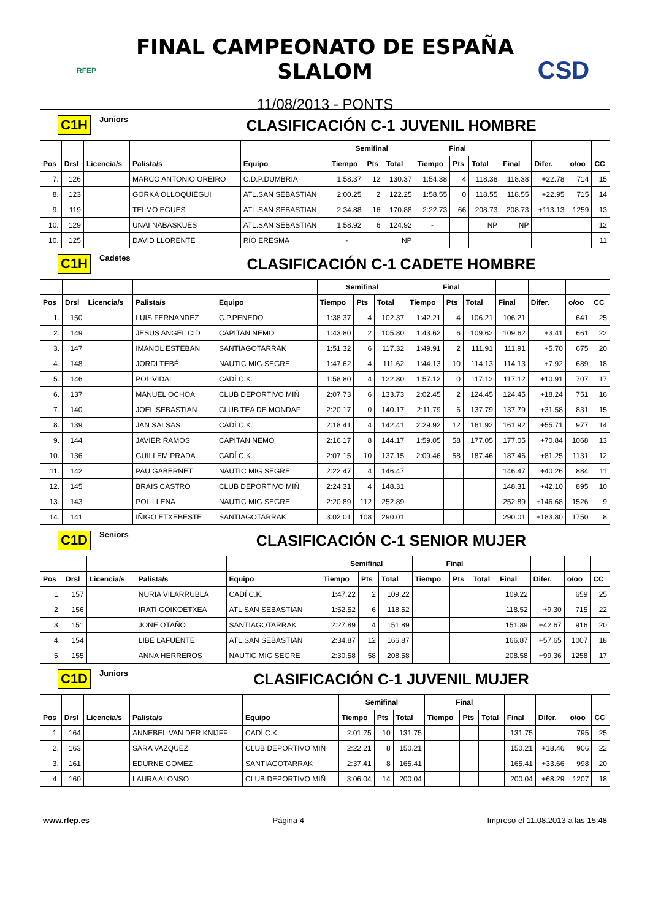RFEP
FINAL CAMPEONATO DE ESPAÑA SLALOM
11/08/2013 - PONTS
CSD
C1H Juniors CLASIFICACIÓN C-1 JUVENIL HOMBRE
| | | | | | Semifinal | | | Final | | | | | | |
| --- | --- | --- | --- | --- | --- | --- | --- | --- | --- | --- | --- | --- | --- | --- |
| Pos | Drsl | Licencia/s | Palista/s | Equipo | Tiempo | Pts | Total | Tiempo | Pts | Total | Final | Difer. | o/oo | CC |
| 7. | 126 | | MARCO ANTONIO OREIRO | C.D.P.DUMBRIA | 1:58.37 | 12 | 130.37 | 1:54.38 | 4 | 118.38 | 118.38 | +22.78 | 714 | 15 |
| 8. | 123 | | GORKA OLLOQUIEGUI | ATL.SAN SEBASTIAN | 2:00.25 | 2 | 122.25 | 1:58.55 | 0 | 118.55 | 118.55 | +22.95 | 715 | 14 |
| 9. | 119 | | TELMO EGUES | ATL.SAN SEBASTIAN | 2:34.88 | 16 | 170.88 | 2:22.73 | 66 | 208.73 | 208.73 | +113.13 | 1259 | 13 |
| 10. | 129 | | UNAI NABASKUES | ATL.SAN SEBASTIAN | 1:58.92 | 6 | 124.92 | - | | NP | NP | | | 12 |
| 10. | 125 | | DAVID LLORENTE | RÍO ERESMA | - | | NP | | | | | | | 11 |
C1H Cadetes CLASIFICACIÓN C-1 CADETE HOMBRE
| | | | | | Semifinal | | | Final | | | | | | |
| --- | --- | --- | --- | --- | --- | --- | --- | --- | --- | --- | --- | --- | --- | --- |
| Pos | Drsl | Licencia/s | Palista/s | Equipo | Tiempo | Pts | Total | Tiempo | Pts | Total | Final | Difer. | o/oo | CC |
| 1. | 150 | | LUIS FERNANDEZ | C.P.PENEDO | 1:38.37 | 4 | 102.37 | 1:42.21 | 4 | 106.21 | 106.21 | | 641 | 25 |
| 2. | 149 | | JESUS ANGEL CID | CAPITAN NEMO | 1:43.80 | 2 | 105.80 | 1:43.62 | 6 | 109.62 | 109.62 | +3.41 | 661 | 22 |
| 3. | 147 | | IMANOL ESTEBAN | SANTIAGOTARRAK | 1:51.32 | 6 | 117.32 | 1:49.91 | 2 | 111.91 | 111.91 | +5.70 | 675 | 20 |
| 4. | 148 | | JORDI TEBÉ | NAUTIC MIG SEGRE | 1:47.62 | 4 | 111.62 | 1:44.13 | 10 | 114.13 | 114.13 | +7.92 | 689 | 18 |
| 5. | 146 | | POL VIDAL | CADÍ C.K. | 1:58.80 | 4 | 122.80 | 1:57.12 | 0 | 117.12 | 117.12 | +10.91 | 707 | 17 |
| 6. | 137 | | MANUEL OCHOA | CLUB DEPORTIVO MIÑ | 2:07.73 | 6 | 133.73 | 2:02.45 | 2 | 124.45 | 124.45 | +18.24 | 751 | 16 |
| 7. | 140 | | JOEL SEBASTIAN | CLUB TEA DE MONDAF | 2:20.17 | 0 | 140.17 | 2:11.79 | 6 | 137.79 | 137.79 | +31.58 | 831 | 15 |
| 8. | 139 | | JAN SALSAS | CADÍ C.K. | 2:18.41 | 4 | 142.41 | 2:29.92 | 12 | 161.92 | 161.92 | +55.71 | 977 | 14 |
| 9. | 144 | | JAVIER RAMOS | CAPITAN NEMO | 2:16.17 | 8 | 144.17 | 1:59.05 | 58 | 177.05 | 177.05 | +70.84 | 1068 | 13 |
| 10. | 136 | | GUILLEM PRADA | CADÍ C.K. | 2:07.15 | 10 | 137.15 | 2:09.46 | 58 | 187.46 | 187.46 | +81.25 | 1131 | 12 |
| 11. | 142 | | PAU GABERNET | NAUTIC MIG SEGRE | 2:22.47 | 4 | 146.47 | | | | 146.47 | +40.26 | 884 | 11 |
| 12. | 145 | | BRAIS CASTRO | CLUB DEPORTIVO MIÑ | 2:24.31 | 4 | 148.31 | | | | 148.31 | +42.10 | 895 | 10 |
| 13. | 143 | | POL LLENA | NAUTIC MIG SEGRE | 2:20.89 | 112 | 252.89 | | | | 252.89 | +146.68 | 1526 | 9 |
| 14. | 141 | | IÑIGO ETXEBESTE | SANTIAGOTARRAK | 3:02.01 | 108 | 290.01 | | | | 290.01 | +183.80 | 1750 | 8 |
C1D Seniors CLASIFICACIÓN C-1 SENIOR MUJER
| | | | | | Semifinal | | | Final | | | | | | |
| --- | --- | --- | --- | --- | --- | --- | --- | --- | --- | --- | --- | --- | --- | --- |
| Pos | Drsl | Licencia/s | Palista/s | Equipo | Tiempo | Pts | Total | Tiempo | Pts | Total | Final | Difer. | o/oo | CC |
| 1. | 157 | | NURIA VILARRUBLA | CADÍ C.K. | 1:47.22 | 2 | 109.22 | | | | 109.22 | | 659 | 25 |
| 2. | 156 | | IRATI GOIKOETXEA | ATL.SAN SEBASTIAN | 1:52.52 | 6 | 118.52 | | | | 118.52 | +9.30 | 715 | 22 |
| 3. | 151 | | JONE OTAÑO | SANTIAGOTARRAK | 2:27.89 | 4 | 151.89 | | | | 151.89 | +42.67 | 916 | 20 |
| 4. | 154 | | LIBE LAFUENTE | ATL.SAN SEBASTIAN | 2:34.87 | 12 | 166.87 | | | | 166.87 | +57.65 | 1007 | 18 |
| 5. | 155 | | ANNA HERREROS | NAUTIC MIG SEGRE | 2:30.58 | 58 | 208.58 | | | | 208.58 | +99.36 | 1258 | 17 |
C1D Juniors CLASIFICACIÓN C-1 JUVENIL MUJER
| | | | | | Semifinal | | | Final | | | | | | |
| --- | --- | --- | --- | --- | --- | --- | --- | --- | --- | --- | --- | --- | --- | --- |
| Pos | Drsl | Licencia/s | Palista/s | Equipo | Tiempo | Pts | Total | Tiempo | Pts | Total | Final | Difer. | o/oo | CC |
| 1. | 164 | | ANNEBEL VAN DER KNIJFF | CADÍ C.K. | 2:01.75 | 10 | 131.75 | | | | 131.75 | | 795 | 25 |
| 2. | 163 | | SARA VAZQUEZ | CLUB DEPORTIVO MIÑ | 2:22.21 | 8 | 150.21 | | | | 150.21 | +18.46 | 906 | 22 |
| 3. | 161 | | EDURNE GOMEZ | SANTIAGOTARRAK | 2:37.41 | 8 | 165.41 | | | | 165.41 | +33.66 | 998 | 20 |
| 4. | 160 | | LAURA ALONSO | CLUB DEPORTIVO MIÑ | 3:06.04 | 14 | 200.04 | | | | 200.04 | +68.29 | 1207 | 18 |
www.rfep.es Página 4 Impreso el 11.08.2013 a las 15:48